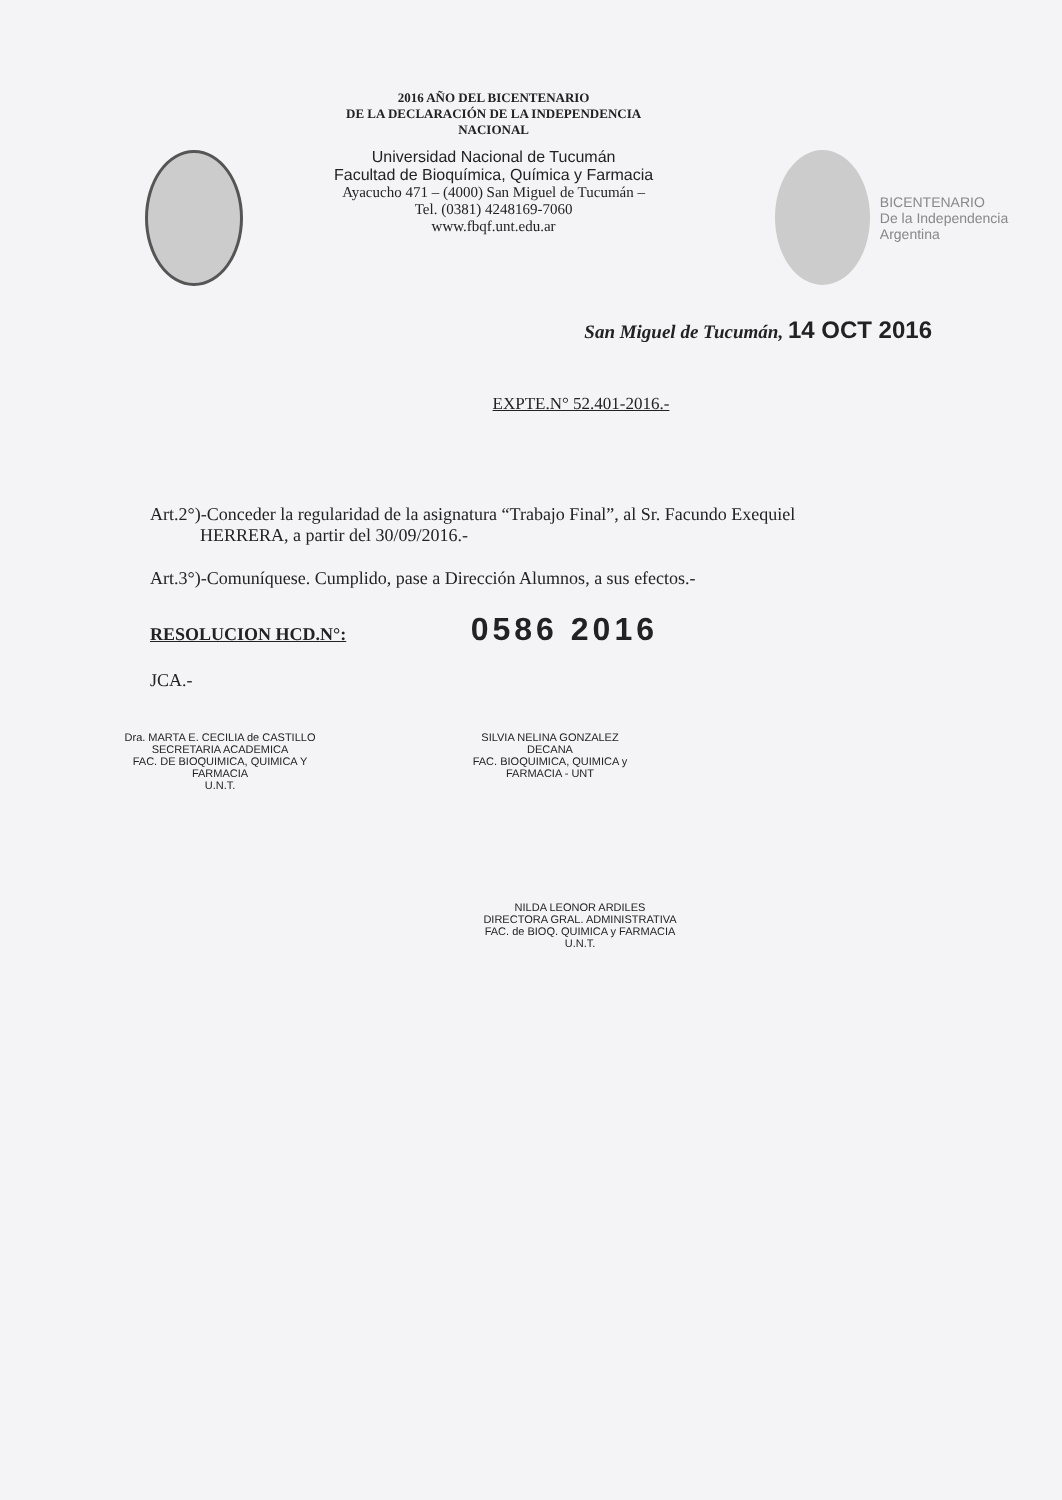2016 AÑO DEL BICENTENARIO
DE LA DECLARACIÓN DE LA INDEPENDENCIA NACIONAL
Universidad Nacional de Tucumán
Facultad de Bioquímica, Química y Farmacia
Ayacucho 471 – (4000) San Miguel de Tucumán –
Tel. (0381) 4248169-7060
www.fbqf.unt.edu.ar
BICENTENARIO
De la Independencia Argentina
San Miguel de Tucumán, 14 OCT 2016
EXPTE.N° 52.401-2016.-
Art.2°)-Conceder la regularidad de la asignatura “Trabajo Final”, al Sr. Facundo Exequiel
HERRERA, a partir del 30/09/2016.-
Art.3°)-Comuníquese. Cumplido, pase a Dirección Alumnos, a sus efectos.-
RESOLUCION HCD.N°: 0586 2016
JCA.-
Dra. MARTA E. CECILIA de CASTILLO
SECRETARIA ACADEMICA
FAC. DE BIOQUIMICA, QUIMICA Y FARMACIA
U.N.T.
SILVIA NELINA GONZALEZ
DECANA
FAC. BIOQUIMICA, QUIMICA y FARMACIA - UNT
NILDA LEONOR ARDILES
DIRECTORA GRAL. ADMINISTRATIVA
FAC. de BIOQ. QUIMICA y FARMACIA
U.N.T.